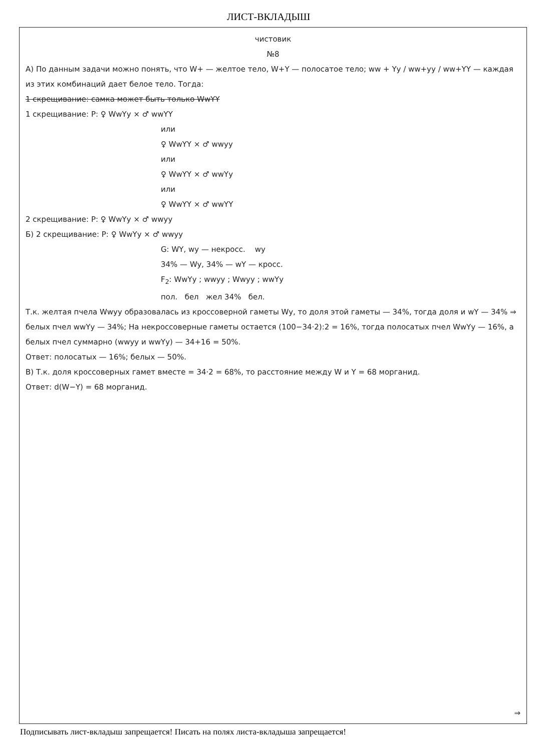ЛИСТ-ВКЛАДЫШ
чистовик
№8
А) По данным задачи можно понять, что W+ — желтое тело, W+Y — полосатое тело; ww + Yy / ww+yy / ww+YY — каждая из этих комбинаций дает белое тело. Тогда:
1 скрещивание: самка может быть только WwYY
1 скрещивание: P: ♀ WwYy × ♂ wwYY
или
♀ WwYY × ♂ wwyy
или
♀ WwYY × ♂ wwYy
или
♀ WwYY × ♂ wwYY
2 скрещивание: P: ♀ WwYy × ♂ wwyy
Б) 2 скрещивание: P: ♀ WwYy × ♂ wwyy
G: WY, wy — некросс. wy
34% — Wy, 34% — wY — кросс.
F<sub>2</sub>: WwYy ; wwyy ; Wwyy ; wwYy
пол. бел жел 34% бел.
Т.к. желтая пчела Wwyy образовалась из кроссоверной гаметы Wy, то доля этой гаметы — 34%, тогда доля и wY — 34% ⇒ белых пчел wwYy — 34%; На некроссоверные гаметы остается (100−34·2):2 = 16%, тогда полосатых пчел WwYy — 16%, а белых пчел суммарно (wwyy и wwYy) — 34+16 = 50%.
Ответ: полосатых — 16%; белых — 50%.
В) Т.к. доля кроссоверных гамет вместе = 34·2 = 68%, то расстояние между W и Y = 68 морганид.
Ответ: d(W−Y) = 68 морганид.
⇒
Подписывать лист-вкладыш запрещается! Писать на полях листа-вкладыша запрещается!